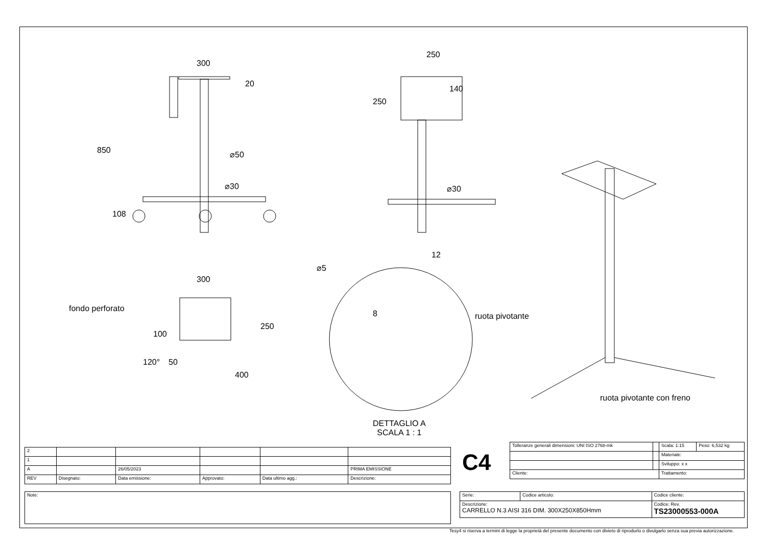300
20
850 ⌀50
⌀30
108
250
250
140
⌀30
300
fondo perforato
250
100
50
120°
400
⌀5
12
8 ruota pivotante
ruota pivotante con freno
DETTAGLIO A
SCALA 1 : 1
| 2 | | | | | |
| 1 | | | | | |
| A | | 26/05/2023 | | | PRIMA EMISSIONE |
| REV | Disegnato: | Data emissione: | Approvato: | Data ultimo agg.: | Descrizione: |
| Note: |
C4
| Tolleranze generali dimensioni: UNI ISO 2768-mk | | Scala: 1:15 | Peso: 6,532 kg |
| | | Materiale: | |
| | | Sviluppo: x x | |
| Cliente: | | Trattamento: | |
| Serie: | Codice articolo: | Codice cliente: |
| Descrizione: CARRELLO N.3 AISI 316 DIM. 300X250X850Hmm | | Codice: Rev. TS23000553-000A |
Tesy4 si riserva a termini di legge la proprietà del presente documento con divieto di riprodurlo o divulgarlo senza sua previa autorizzazione.